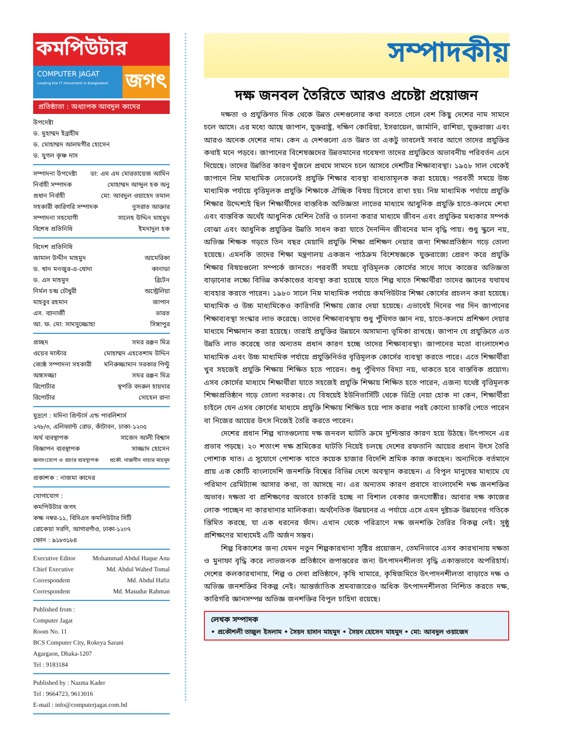কমপিউটার
COMPUTER JAGAT
Leading the IT movement in Bangladesh
জগৎ
প্রতিষ্ঠাতা : অধ্যাপক আবদুল কাদের
উপদেষ্টা
ড. মুহাম্মদ ইব্রাহীম
ড. মোহাম্মদ আলমগীর হোসেন
ড. যুগল কৃষ্ণ দাস
সম্পাদনা উপদেষ্টা ডা: এম এম মোরতায়েজ আমিন
নির্বাহী সম্পাদক মোহাম্মদ আব্দুল হক অনু
প্রধান নির্বাহী মো: আবদুল ওয়াহেদ তমাল
সহকারী কারিগরি সম্পাদক নুসরাত আক্তার
সম্পাদনা সহযোগী সালেহ উদ্দিন মাহমুদ
বিশেষ প্রতিনিধি ইমদাদুল হক
বিদেশ প্রতিনিধি
জামাল উদ্দীন মাহমুদ আমেরিকা
ড. খান মনজুর-এ-খোদা কানাডা
ড. এস মাহমুদ ব্রিটেন
নির্মল চন্দ্র চৌধুরী অস্ট্রেলিয়া
মাহবুব রহমান জাপান
এস. ব্যানার্জী ভারত
আ. ফ. মো: সামসুজ্জোহা সিঙ্গাপুর
প্রচ্ছদ সমর রঞ্জন মিত্র
ওয়েব মাস্টার মোহাম্মদ এহতেশাম উদ্দিন
জ্যেষ্ঠ সম্পাদনা সহকারী মনিরুজ্জামান সরকার পিন্টু
অঙ্গসজ্জা সমর রঞ্জন মিত্র
রিপোর্টার স্থপতি বদরুল হায়দার
রিপোর্টার সোহেল রানা
মুদ্রণে : মদিনা প্রিন্টার্স এন্ড পাবলিশার্স
২৭৮/৩, এলিফ্যান্ট রোড, কাঁটাবন, ঢাকা-১২০৫
অর্থ ব্যবস্থাপক সাজেদ আলী বিশ্বাস
বিজ্ঞাপন ব্যবস্থাপক সাজ্জাদ হোসেন
জনসংযোগ ও প্রচার ব্যবস্থাপক প্রকৌ. নাজনীন নাহার মাহমুদ
প্রকাশক : নাজমা কাদের
যোগাযোগ :
কমপিউটার জগৎ
কক্ষ নম্বর-১১, বিসিএস কমপিউটার সিটি
রোকেয়া সরণি, আগারগাঁও, ঢাকা-১২০৭
ফোন : ৯১৮৩১৮৪
Executive Editor Mohammad Abdul Haque Anu
Chief Executive Md. Abdul Wahed Tomal
Correspondent Md. Abdul Hafiz
Correspondent Md. Masudur Rahman
Published from :
Computer Jagat
Room No. 11
BCS Computer City, Rokeya Sarani
Agargaon, Dhaka-1207
Tel : 9183184
Published by : Nazma Kader
Tel : 9664723, 9613016
E-mail : info@computerjagat.com.bd
সম্পাদকীয়
দক্ষ জনবল তৈরিতে আরও প্রচেষ্টা প্রয়োজন
দক্ষতা ও প্রযুক্তিগত দিক থেকে উন্নত দেশগুলোর কথা বলতে গেলে বেশ কিছু দেশের নাম সামনে চলে আসে। এর মধ্যে আছে জাপান, যুক্তরাষ্ট্র, দক্ষিণ কোরিয়া, ইসরায়েল, জার্মানি, রাশিয়া, যুক্তরাজ্য এবং আরও অনেক দেশের নাম। কেন এ দেশগুলো এত উন্নত তা একটু ভাবলেই সবার আগে তাদের প্রযুক্তির কথাই মনে পড়বে। জাপানের বিশেষজ্ঞদের উন্নতমানের গবেষণা তাদের প্রযুক্তিতে অভাবনীয় পরিবর্তন এনে দিয়েছে। তাদের উন্নতির কারণ খুঁজলে প্রথমে সামনে চলে আসবে দেশটির শিক্ষাব্যবস্থা। ১৯৫৮ সাল থেকেই জাপানে নিম্ন মাধ্যমিক লেভেলেই প্রযুক্তি শিক্ষার ব্যবস্থা বাধ্যতামূলক করা হয়েছে। পরবর্তী সময়ে উচ্চ মাধ্যমিক পর্যায়ে বৃত্তিমূলক প্রযুক্তি শিক্ষাকে ঐচ্ছিক বিষয় হিসেবে রাখা হয়। নিম্ন মাধ্যমিক পর্যায়ে প্রযুক্তি শিক্ষার উদ্দেশ্যই ছিল শিক্ষার্থীদের বাস্তবিক অভিজ্ঞতা লাভের মাধ্যমে আধুনিক প্রযুক্তি হাতে-কলমে শেখা এবং বাস্তবিক অর্থেই আধুনিক মেশিন তৈরি ও চালনা করার মাধ্যমে জীবন এবং প্রযুক্তির মধ্যকার সম্পর্ক বোঝা এবং আধুনিক প্রযুক্তির উন্নতি সাধন করা যাতে দৈনন্দিন জীবনের মান বৃদ্ধি পায়। শুধু স্কুলে নয়, অভিজ্ঞ শিক্ষক গড়তে তিন বছর মেয়াদি প্রযুক্তি শিক্ষা প্রশিক্ষণ নেয়ার জন্য শিক্ষাপ্রতিষ্ঠান গড়ে তোলা হয়েছে। এমনকি তাদের শিক্ষা মন্ত্রণালয় একজন পাঠক্রম বিশেষজ্ঞকে যুক্তরাজ্যে প্রেরণ করে প্রযুক্তি শিক্ষার বিষয়গুলো সম্পর্কে জানতে। পরবর্তী সময়ে বৃত্তিমূলক কোর্সের সাথে সাথে কাজের অভিজ্ঞতা বাড়ানোর লক্ষ্যে বিভিন্ন কর্মকাণ্ডের ব্যবস্থা করা হয়েছে যাতে শিল্প খাতে শিক্ষার্থীরা তাদের জ্ঞানের যথাযথ ব্যবহার করতে পারেন। ১৯৮০ সালে নিম্ন মাধ্যমিক পর্যায়ে কমপিউটার শিক্ষা কোর্সের প্রচলন করা হয়েছে। মাধ্যমিক ও উচ্চ মাধ্যমিকেও কারিগরি শিক্ষায় জোর দেয়া হয়েছে। এভাবেই দিনের পর দিন জাপানের শিক্ষাব্যবস্থা সংস্কার লাভ করেছে। তাদের শিক্ষাব্যবস্থায় শুধু পুঁথিগত জ্ঞান নয়, হাতে-কলমে প্রশিক্ষণ দেয়ার মাধ্যমে শিক্ষাদান করা হয়েছে। তারাই প্রযুক্তির উন্নয়নে অসামান্য ভূমিকা রাখছে। জাপান যে প্রযুক্তিতে এত উন্নতি লাভ করেছে তার অন্যতম প্রধান কারণ হচ্ছে তাদের শিক্ষাব্যবস্থা। জাপানের মতো বাংলাদেশও মাধ্যমিক এবং উচ্চ মাধ্যমিক পর্যায়ে প্রযুক্তিনির্ভর বৃত্তিমূলক কোর্সের ব্যবস্থা করতে পারে। এতে শিক্ষার্থীরা খুব সহজেই প্রযুক্তি শিক্ষায় শিক্ষিত হতে পারেন। শুধু পুঁথিগত বিদ্যা নয়, থাকতে হবে বাস্তবিক প্রয়োগ। এসব কোর্সের মাধ্যমে শিক্ষার্থীরা যাতে সহজেই প্রযুক্তি শিক্ষায় শিক্ষিত হতে পারেন, এজন্য যথেষ্ট বৃত্তিমূলক শিক্ষাপ্রতিষ্ঠান গড়ে তোলা দরকার। যে বিষয়েই ইউনিভার্সিটি থেকে ডিগ্রি নেয়া হোক না কেন, শিক্ষার্থীরা চাইলে যেন এসব কোর্সের মাধ্যমে প্রযুক্তি শিক্ষায় শিক্ষিত হয়ে পাস করার পরই কোনো চাকরি পেতে পারেন বা নিজের আয়ের উৎস নিজেই তৈরি করতে পারেন।
দেশের প্রধান শিল্প খাতগুলোয় দক্ষ জনবল ঘাটতি ক্রমে দুশ্চিন্তার কারণ হয়ে উঠছে। উৎপাদনে এর প্রভাব পড়ছে। ২০ শতাংশ দক্ষ শ্রমিকের ঘাটতি নিয়েই চলছে দেশের রফতানি আয়ের প্রধান উৎস তৈরি পোশাক খাত। এ সুযোগে পোশাক খাতে কয়েক হাজার বিদেশি শ্রমিক কাজ করছেন। অন্যদিকে বর্তমানে প্রায় এক কোটি বাংলাদেশি জনশক্তি বিশ্বের বিভিন্ন দেশে অবস্থান করছেন। এ বিপুল মানুষের মাধ্যমে যে পরিমাণ রেমিট্যান্স আসার কথা, তা আসছে না। এর অন্যতম কারণ প্রবাসে বাংলাদেশি দক্ষ জনশক্তির অভাব। দক্ষতা বা প্রশিক্ষণের অভাবে চাকরি হচ্ছে না বিশাল বেকার জনগোষ্ঠীর। আবার দক্ষ কাজের লোক পাচ্ছেন না কারখানার মালিকরা। অর্থনৈতিক উন্নয়নের এ পর্যায়ে এসে এমন দুষ্টচক্র উন্নয়নের গতিকে স্তিমিত করছে, যা এক ধরনের ফাঁদ। এখান থেকে পরিত্রাণে দক্ষ জনশক্তি তৈরির বিকল্প নেই। সুষ্ঠু প্রশিক্ষণের মাধ্যমেই এটি অর্জন সম্ভব।
শিল্প বিকাশের জন্য যেমন নতুন শিল্পকারখানা সৃষ্টির প্রয়োজন, তেমনিভাবে এসব কারখানায় দক্ষতা ও মুনাফা বৃদ্ধি করে লাভজনক প্রতিষ্ঠানে রূপান্তরের জন্য উৎপাদনশীলতা বৃদ্ধি একান্তভাবে অপরিহার্য। দেশের কলকারখানায়, শিল্প ও সেবা প্রতিষ্ঠানে, কৃষি খামারে, কৃষিজমিতে উৎপাদনশীলতা বাড়াতে দক্ষ ও অভিজ্ঞ জনশক্তির বিকল্প নেই। আন্তর্জাতিক শ্রমবাজারেও অধিক উৎপাদনশীলতা নিশ্চিত করতে দক্ষ, কারিগরি জ্ঞানসম্পন্ন অভিজ্ঞ জনশক্তির বিপুল চাহিদা রয়েছে।
লেখক সম্পাদক
• প্রকৌশলী তাজুল ইসলাম • সৈয়দ হাসান মাহমুদ • সৈয়দ হোসেন মাহমুদ • মো: আবদুল ওয়াজেদ